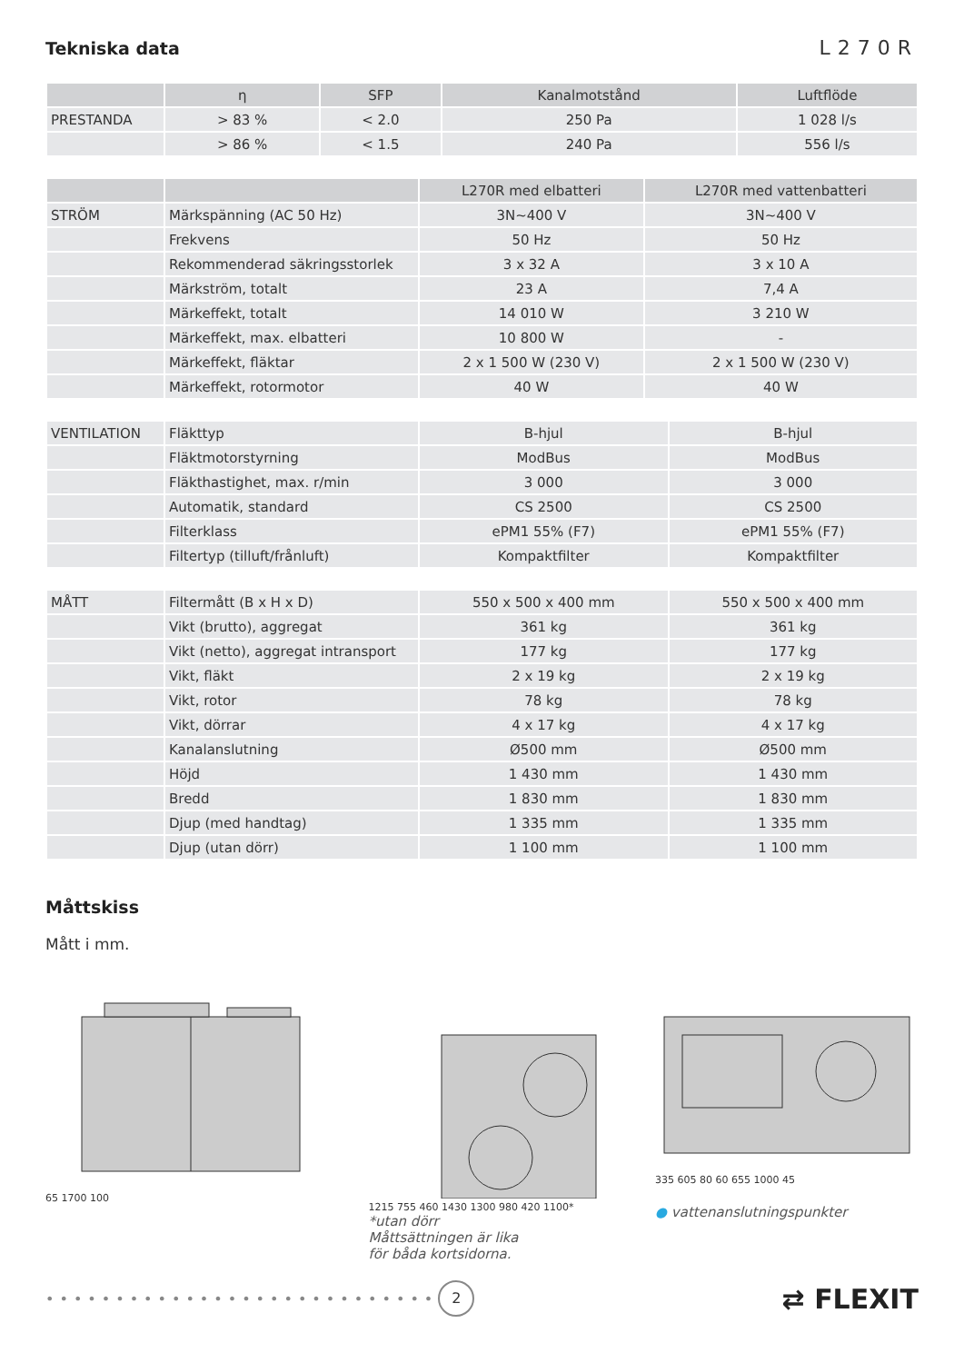Tekniska data
L270R
| | η | SFP | Kanalmotstånd | Luftflöde |
| --- | --- | --- | --- | --- |
| PRESTANDA | > 83 % | < 2.0 | 250 Pa | 1 028 l/s |
| | > 86 % | < 1.5 | 240 Pa | 556 l/s |
| | | L270R med elbatteri | L270R med vattenbatteri |
| --- | --- | --- | --- |
| STRÖM | Märkspänning (AC 50 Hz) | 3N~400 V | 3N~400 V |
| | Frekvens | 50 Hz | 50 Hz |
| | Rekommenderad säkringsstorlek | 3 x 32 A | 3 x 10 A |
| | Märkström, totalt | 23 A | 7,4 A |
| | Märkeffekt, totalt | 14 010 W | 3 210 W |
| | Märkeffekt, max. elbatteri | 10 800 W | - |
| | Märkeffekt, fläktar | 2 x 1 500 W (230 V) | 2 x 1 500 W (230 V) |
| | Märkeffekt, rotormotor | 40 W | 40 W |
| VENTILATION | Fläkttyp | B-hjul | B-hjul |
| | Fläktmotorstyrning | ModBus | ModBus |
| | Fläkthastighet, max. r/min | 3 000 | 3 000 |
| | Automatik, standard | CS 2500 | CS 2500 |
| | Filterklass | ePM1 55% (F7) | ePM1 55% (F7) |
| | Filtertyp (tilluft/frånluft) | Kompaktfilter | Kompaktfilter |
| MÅTT | Filtermått (B x H x D) | 550 x 500 x 400 mm | 550 x 500 x 400 mm |
| | Vikt (brutto), aggregat | 361 kg | 361 kg |
| | Vikt (netto), aggregat intransport | 177 kg | 177 kg |
| | Vikt, fläkt | 2 x 19 kg | 2 x 19 kg |
| | Vikt, rotor | 78 kg | 78 kg |
| | Vikt, dörrar | 4 x 17 kg | 4 x 17 kg |
| | Kanalanslutning | Ø500 mm | Ø500 mm |
| | Höjd | 1 430 mm | 1 430 mm |
| | Bredd | 1 830 mm | 1 830 mm |
| | Djup (med handtag) | 1 335 mm | 1 335 mm |
| | Djup (utan dörr) | 1 100 mm | 1 100 mm |
Måttskiss
Mått i mm.
65 1700 100 1215 755 460 1430 1300 980 420 1100*
*utan dörr
Måttsättningen är lika
för båda kortsidorna.
335 605 80 60 655 1000 45
● vattenanslutningspunkter
••••••••••••••••••••••••••••
2
⇄ FLEXIT